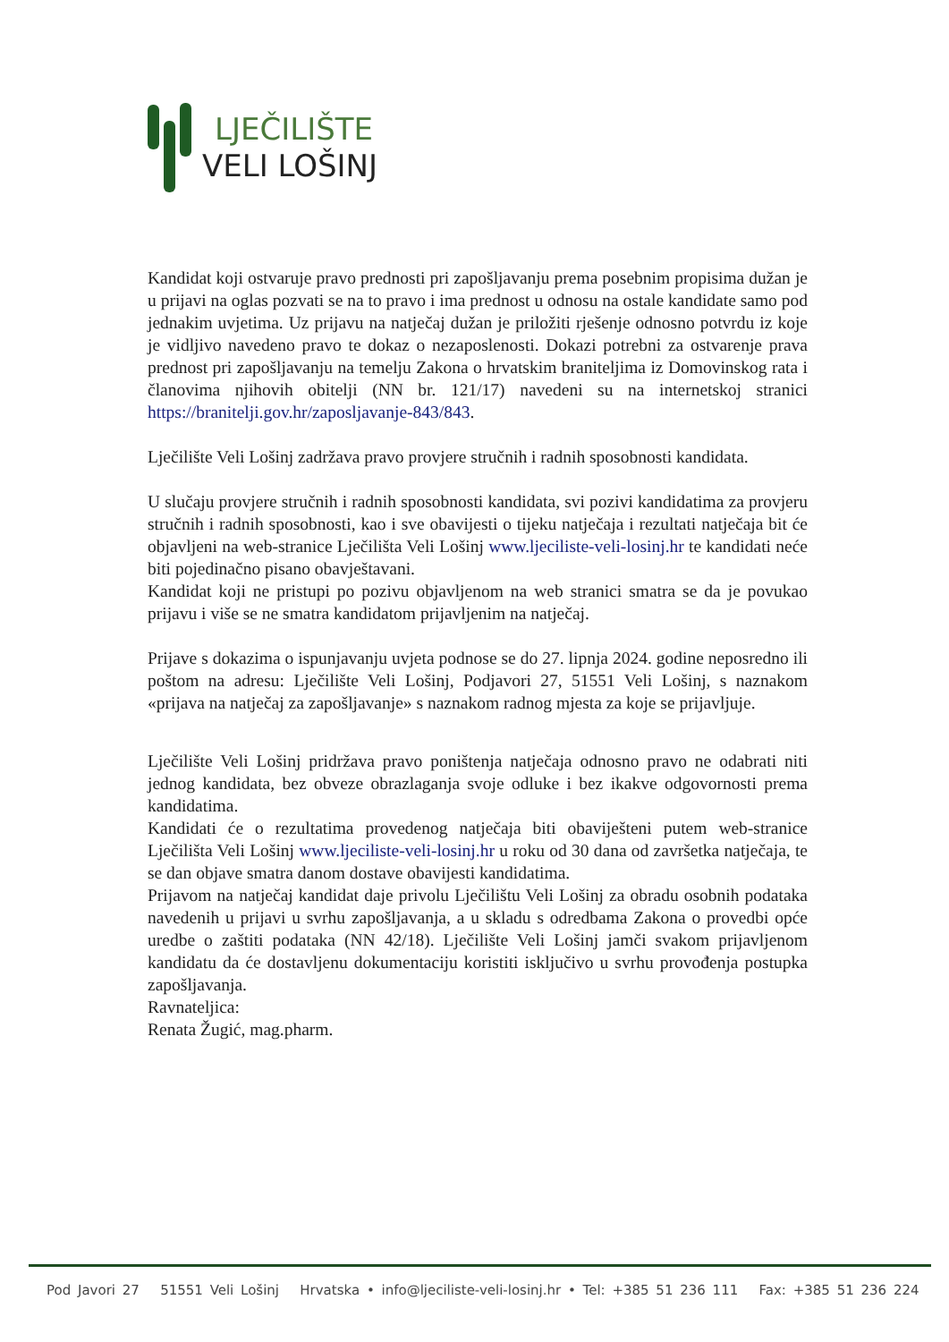LJEČILIŠTE
VELI LOŠINJ
Kandidat koji ostvaruje pravo prednosti pri zapošljavanju prema posebnim propisima dužan je u prijavi na oglas pozvati se na to pravo i ima prednost u odnosu na ostale kandidate samo pod jednakim uvjetima. Uz prijavu na natječaj dužan je priložiti rješenje odnosno potvrdu iz koje je vidljivo navedeno pravo te dokaz o nezaposlenosti. Dokazi potrebni za ostvarenje prava prednost pri zapošljavanju na temelju Zakona o hrvatskim braniteljima iz Domovinskog rata i članovima njihovih obitelji (NN br. 121/17) navedeni su na internetskoj stranici https://branitelji.gov.hr/zaposljavanje-843/843.
Lječilište Veli Lošinj zadržava pravo provjere stručnih i radnih sposobnosti kandidata.
U slučaju provjere stručnih i radnih sposobnosti kandidata, svi pozivi kandidatima za provjeru stručnih i radnih sposobnosti, kao i sve obavijesti o tijeku natječaja i rezultati natječaja bit će objavljeni na web-stranice Lječilišta Veli Lošinj www.ljeciliste-veli-losinj.hr te kandidati neće biti pojedinačno pisano obavještavani.
Kandidat koji ne pristupi po pozivu objavljenom na web stranici smatra se da je povukao prijavu i više se ne smatra kandidatom prijavljenim na natječaj.
Prijave s dokazima o ispunjavanju uvjeta podnose se do 27. lipnja 2024. godine neposredno ili poštom na adresu: Lječilište Veli Lošinj, Podjavori 27, 51551 Veli Lošinj, s naznakom «prijava na natječaj za zapošljavanje» s naznakom radnog mjesta za koje se prijavljuje.
Lječilište Veli Lošinj pridržava pravo poništenja natječaja odnosno pravo ne odabrati niti jednog kandidata, bez obveze obrazlaganja svoje odluke i bez ikakve odgovornosti prema kandidatima.
Kandidati će o rezultatima provedenog natječaja biti obaviješteni putem web-stranice Lječilišta Veli Lošinj www.ljeciliste-veli-losinj.hr u roku od 30 dana od završetka natječaja, te se dan objave smatra danom dostave obavijesti kandidatima.
Prijavom na natječaj kandidat daje privolu Lječilištu Veli Lošinj za obradu osobnih podataka navedenih u prijavi u svrhu zapošljavanja, a u skladu s odredbama Zakona o provedbi opće uredbe o zaštiti podataka (NN 42/18). Lječilište Veli Lošinj jamči svakom prijavljenom kandidatu da će dostavljenu dokumentaciju koristiti isključivo u svrhu provođenja postupka zapošljavanja.
Ravnateljica:
Renata Žugić, mag.pharm.
Pod Javori 27 51551 Veli Lošinj Hrvatska • info@ljeciliste-veli-losinj.hr • Tel: +385 51 236 111 Fax: +385 51 236 224